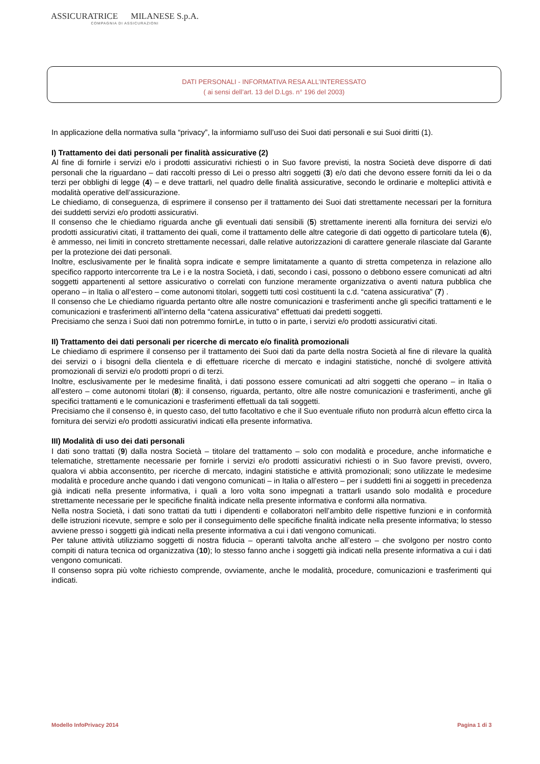ASSICURATRICE MILANESE S.p.A.
COMPAGNIA DI ASSICURAZIONI
DATI PERSONALI - INFORMATIVA RESA ALL’INTERESSATO
( ai sensi dell’art. 13 del D.Lgs. n° 196 del 2003)
In applicazione della normativa sulla “privacy”, la informiamo sull’uso dei Suoi dati personali e sui Suoi diritti (1).
I) Trattamento dei dati personali per finalità assicurative (2)
Al fine di fornirle i servizi e/o i prodotti assicurativi richiesti o in Suo favore previsti, la nostra Società deve disporre di dati personali che la riguardano – dati raccolti presso di Lei o presso altri soggetti (3) e/o dati che devono essere forniti da lei o da terzi per obblighi di legge (4) – e deve trattarli, nel quadro delle finalità assicurative, secondo le ordinarie e molteplici attività e modalità operative dell’assicurazione.
Le chiediamo, di conseguenza, di esprimere il consenso per il trattamento dei Suoi dati strettamente necessari per la fornitura dei suddetti servizi e/o prodotti assicurativi.
Il consenso che le chiediamo riguarda anche gli eventuali dati sensibili (5) strettamente inerenti alla fornitura dei servizi e/o prodotti assicurativi citati, il trattamento dei quali, come il trattamento delle altre categorie di dati oggetto di particolare tutela (6), è ammesso, nei limiti in concreto strettamente necessari, dalle relative autorizzazioni di carattere generale rilasciate dal Garante per la protezione dei dati personali.
Inoltre, esclusivamente per le finalità sopra indicate e sempre limitatamente a quanto di stretta competenza in relazione allo specifico rapporto intercorrente tra Le i e la nostra Società, i dati, secondo i casi, possono o debbono essere comunicati ad altri soggetti appartenenti al settore assicurativo o correlati con funzione meramente organizzativa o aventi natura pubblica che operano – in Italia o all’estero – come autonomi titolari, soggetti tutti così costituenti la c.d. “catena assicurativa” (7) .
Il consenso che Le chiediamo riguarda pertanto oltre alle nostre comunicazioni e trasferimenti anche gli specifici trattamenti e le comunicazioni e trasferimenti all’interno della “catena assicurativa” effettuati dai predetti soggetti.
Precisiamo che senza i Suoi dati non potremmo fornirLe, in tutto o in parte, i servizi e/o prodotti assicurativi citati.
II) Trattamento dei dati personali per ricerche di mercato e/o finalità promozionali
Le chiediamo di esprimere il consenso per il trattamento dei Suoi dati da parte della nostra Società al fine di rilevare la qualità dei servizi o i bisogni della clientela e di effettuare ricerche di mercato e indagini statistiche, nonché di svolgere attività promozionali di servizi e/o prodotti propri o di terzi.
Inoltre, esclusivamente per le medesime finalità, i dati possono essere comunicati ad altri soggetti che operano – in Italia o all’estero – come autonomi titolari (8): il consenso, riguarda, pertanto, oltre alle nostre comunicazioni e trasferimenti, anche gli specifici trattamenti e le comunicazioni e trasferimenti effettuali da tali soggetti.
Precisiamo che il consenso è, in questo caso, del tutto facoltativo e che il Suo eventuale rifiuto non produrrà alcun effetto circa la fornitura dei servizi e/o prodotti assicurativi indicati ella presente informativa.
III) Modalità di uso dei dati personali
I dati sono trattati (9) dalla nostra Società – titolare del trattamento – solo con modalità e procedure, anche informatiche e telematiche, strettamente necessarie per fornirle i servizi e/o prodotti assicurativi richiesti o in Suo favore previsti, ovvero, qualora vi abbia acconsentito, per ricerche di mercato, indagini statistiche e attività promozionali; sono utilizzate le medesime modalità e procedure anche quando i dati vengono comunicati – in Italia o all’estero – per i suddetti fini ai soggetti in precedenza già indicati nella presente informativa, i quali a loro volta sono impegnati a trattarli usando solo modalità e procedure strettamente necessarie per le specifiche finalità indicate nella presente informativa e conformi alla normativa.
Nella nostra Società, i dati sono trattati da tutti i dipendenti e collaboratori nell’ambito delle rispettive funzioni e in conformità delle istruzioni ricevute, sempre e solo per il conseguimento delle specifiche finalità indicate nella presente informativa; lo stesso avviene presso i soggetti già indicati nella presente informativa a cui i dati vengono comunicati.
Per talune attività utilizziamo soggetti di nostra fiducia – operanti talvolta anche all’estero – che svolgono per nostro conto compiti di natura tecnica od organizzativa (10); lo stesso fanno anche i soggetti già indicati nella presente informativa a cui i dati vengono comunicati.
Il consenso sopra più volte richiesto comprende, ovviamente, anche le modalità, procedure, comunicazioni e trasferimenti qui indicati.
Modello InfoPrivacy 2014 Pagina 1 di 3